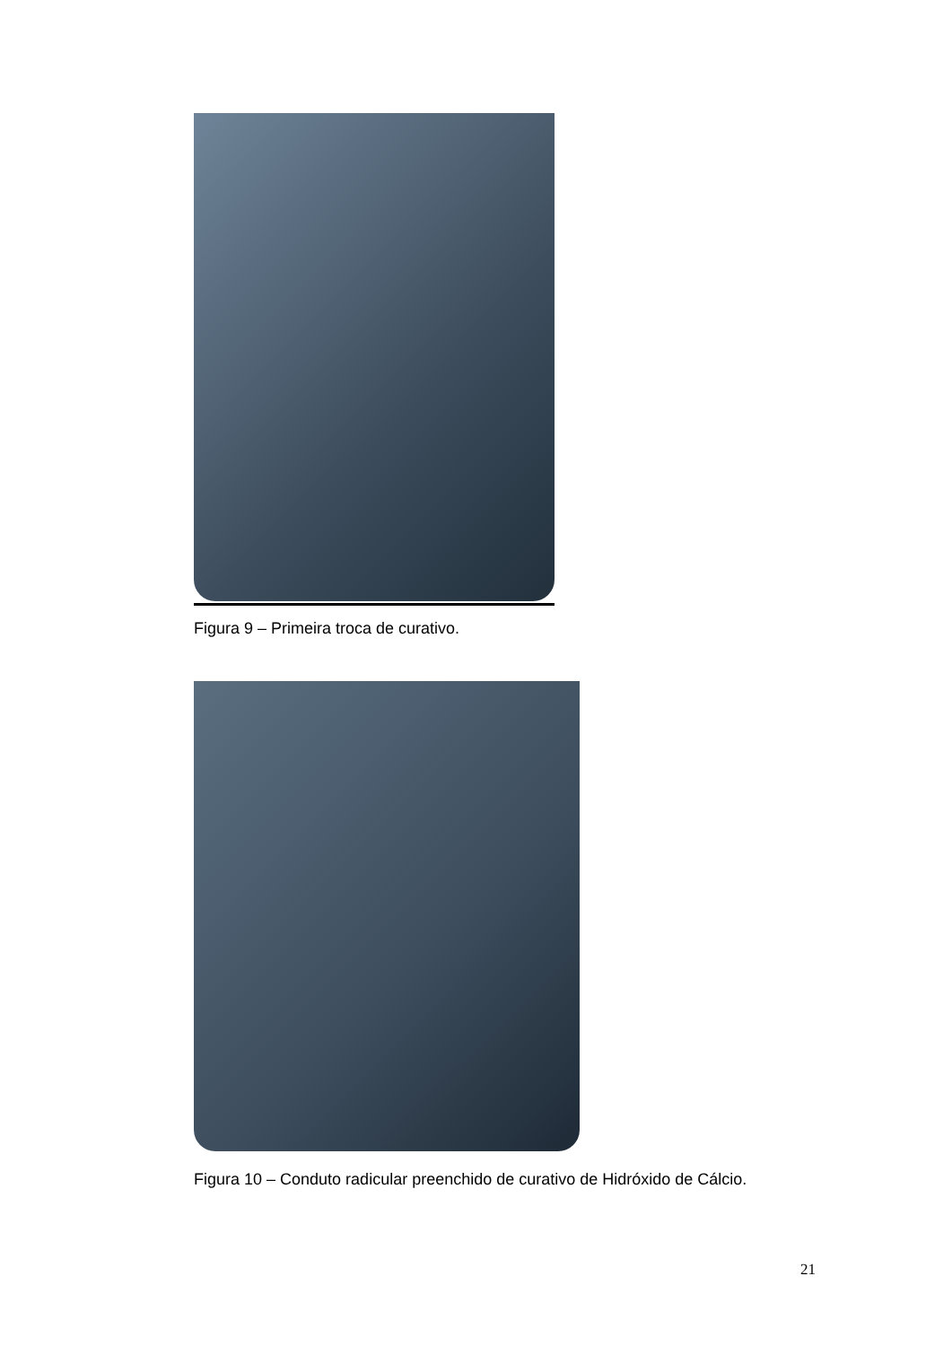Figura 9 – Primeira troca de curativo.
Figura 10 – Conduto radicular preenchido de curativo de Hidróxido de Cálcio.
21